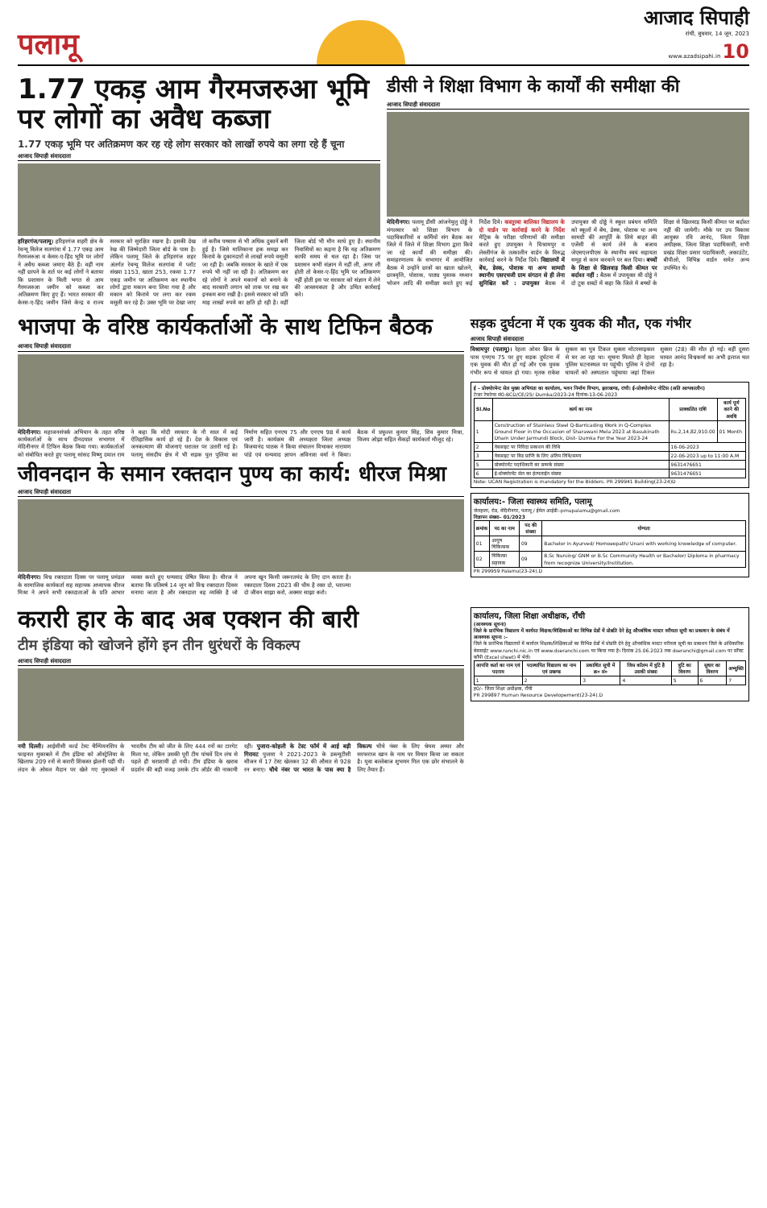पलामू
आजाद सिपाही
रांची, बुधवार, 14 जून, 2023
www.azadsipahi.in 10
1.77 एकड़ आम गैरमजरुआ भूमि पर लोगों का अवैध कब्जा
1.77 एकड़ भूमि पर अतिक्रमण कर रह रहे लोग सरकार को लाखों रुपये का लगा रहे हैं चूना
आजाद सिपाही संवाददाता
हरिहरगंज/पलामू। हरिहरगंज शहरी क्षेत्र के रेवन्यू विलेज सतगांवा में 1.77 एकड़ आम गैरमजरुआ व केसर-ए-हिंद भूमि पर लोगों ने अवैध कब्जा जमाए बैठे हैं। वहीं नाम नहीं छापने के शर्त पर कई लोगों ने बताया कि प्रशासन के मिली भगत से आम गैरमजरुआ जमीन को कब्जा कर अतिक्रमण किए हुए हैं। भारत सरकार की केसर-ए-हिंद जमीन जिसे केन्द्र व राज्य सरकार को सुरक्षित रखना है। इसकी देख रेख की जिम्मेदारी जिला बोर्ड के पास है। लेकिन पलामू जिले के हरिहरगंज शहर अंतर्गत रेवन्यू विलेज सतगांवा में प्लॉट संख्या 1153, खाता 253, रकवा 1.77 एकड़ जमीन पर अतिक्रमण कर स्थानीय लोगों द्वारा मकान बना लिया गया है और मकान को किराये पर लगा कर रकम वसूली कर रहे हैं। उक्त भूमि पर देखा जाए तो करीब पच्चास से भी अधिक दुकानें बनी हुई है। जिसे मालिकाना हक समझ कर किराये के दुकानदारों से लाखों रुपये वसूली जा रही है। जबकि सरकार के खाते में एक रुपये भी नहीं जा रही है। अतिक्रमण कर रहे लोगों ने अपने मकानों को बनाने के बाद सरकारी लगान को ताक पर रख कर इनकम बना रखी है। इससे सरकार को प्रति माह लाखों रुपये का क्षति हो रही है। वहीं जिला बोर्ड भी मौन साधे हुए है। स्थानीय निवासियों का कहना है कि यह अतिक्रमण काफी समय से चल रहा है। जिस पर प्रशासन कभी संज्ञान में नहीं ली, अगर ली होती तो केसर-ए-हिंद भूमि पर अतिक्रमण नहीं होती इस पर सरकार को संज्ञान में लेने की आवश्यकता है और उचित कार्रवाई करे।
डीसी ने शिक्षा विभाग के कार्यों की समीक्षा की
आजाद सिपाही संवाददाता
मेदिनीनगर। पलामू डीसी आंजनेयुलु दोड्डे ने मंगलवार को शिक्षा विभाग के पदाधिकारियों व कर्मियों संग बैठक कर जिले में जिले में शिक्षा विभाग द्वारा किये जा रहे कार्यों की समीक्षा की। समाहरणालय के सभागार में आयोजित बैठक में उन्होंने छात्रों का खाता खोलने, छात्रवृत्ति, पोशाक, पाठ्य पुस्तक मध्यान भोजन आदि की समीक्षा करते हुए कई निर्देश दिये। कस्तूरबा बालिका विद्यालय के दो वार्डन पर कार्रवाई करने के निर्देश मैट्रिक के परीक्षा परिणामों की समीक्षा करते हुए उपायुक्त ने विश्रामपुर व लेस्लीगंज के तत्कालीन वार्डन के विरुद्ध कार्रवाई करने के निर्देश दिये। विद्यालयों में बेंच, डेस्क, पोशाक या अन्य सामग्री स्थानीय एसएचजी ग्राम संगठन से ही लेना सुनिश्चित करें : उपायुक्त बैठक में उपायुक्त श्री दोड्डे ने स्कूल प्रबंधन समिति को स्कूलों में बेंच, डेस्क, पोशाक या अन्य सामग्री की आपूर्ति के लिये बाहर की एजेंसी से कार्य लेने के बजाय जेएसएलपीएस के स्थानीय स्वयं सहायता समूह से काम करवाने पर बल दिया। बच्चों के शिक्षा से खिलवाड़ किसी कीमत पर बर्दाश्त नहीं : बैठक में उपायुक्त श्री दोड्डे ने दो टूक शब्दों में कहा कि जिले में बच्चों के शिक्षा से खिलवाड़ किसी कीमत पर बर्दाश्त नहीं की जायेगी। मौके पर उप विकास आयुक्त रवि आनंद, जिला शिक्षा अधीक्षक, जिला शिक्षा पदाधिकारी, सभी प्रखंड शिक्षा प्रसार पदाधिकारी, अकाउंटेंट, बीपीओ, विभिन्न वार्डन समेत अन्य उपस्थित थे।
भाजपा के वरिष्ठ कार्यकर्ताओं के साथ टिफिन बैठक
आजाद सिपाही संवाददाता
मेदिनीनगर। महाजनसंपर्क अभियान के तहत वरिष्ठ कार्यकर्ताओं के साथ दीनदयाल सभागार में मेदिनीनगर में टिफिन बैठक किया गया। कार्यकर्ताओं को संबोधित करते हुए पलामू सांसद विष्णु दयाल राम ने कहा कि मोदी सरकार के नौ साल में कई ऐतिहासिक कार्य हो रहे हैं। देश के विकास एवं जनकल्याण की योजनाएं धरातल पर उतारी गई है। पलामू संसदीय क्षेत्र में भी सड़क पुल पुलिया का निर्माण सहित एनएच 75 और एनएच 98 में कार्य जारी है। कार्यक्रम की अध्यक्षता जिला अध्यक्ष विजयानंद पाठक ने किया संचालन विभाकर नारायण पांडे एवं धन्यवाद ज्ञापन अविनाश वर्मा ने किया। बैठक में प्रफुल्ल कुमार सिंह, शिव कुमार मिश्रा, विजय ओझा सहित सैकड़ों कार्यकर्ता मौजूद रहे।
जीवनदान के समान रक्तदान पुण्य का कार्य: धीरज मिश्रा
आजाद सिपाही संवाददाता
मेदिनीनगर। विश्व रक्तदाता दिवस पर पलामू प्रमंडल के सामाजिक कार्यकर्ता सह सहायक अध्यापक धीरज मिश्रा ने अपने सभी रक्तदाताओं के प्रति आभार व्यक्त करते हुए धन्यवाद प्रेषित किया है। धीरज ने बताया कि प्रतिवर्ष 14 जून को विश्व रक्तदाता दिवस मनाया जाता है और रक्तदाता वह व्यक्ति है जो अपना खून किसी जरूरतमंद के लिए दान करता है। रक्तदाता दिवस 2023 की थीम है रक्त दो, प्लाज्मा दो जीवन साझा करो, अक्सर साझा करो।
सड़क दुर्घटना में एक युवक की मौत, एक गंभीर
आजाद सिपाही संवाददाता
विश्रामपुर (पलामू)। रेहला ओवर ब्रिज के पास एनएच 75 पर हुए सड़क दुर्घटना में एक युवक की मौत हो गई और एक युवक गंभीर रूप से घायल हो गया। मृतक राकेश शुक्ला का पुत्र टिंकल शुक्ला मोटरसाइकल से घर आ रहा था। सूचना मिलते ही रेहला पुलिस घटनास्थल पर पहुंची। पुलिस ने दोनों घायलों को अस्पताल पहुंचाया जहां टिंकल शुक्ला (28) की मौत हो गई। वहीं दूसरा घायल आनंद विश्वकर्मा का अभी इलाज चल रहा है।
ई – प्रोक्योरमेन्ट सेल मुख्य अभियंता का कार्यालय, भवन निर्माण विभाग, झारखण्ड, रांची। ई-प्रोक्योरमेन्ट नोटिस (अति अल्पकालीन)
टेन्डर रेफरेन्स सं0-BCD/CE/25/ Dumka/2023-24 दिनांक-13-06-2023
| Sl.No | कार्य का नाम | प्राक्कलित राशि | कार्य पूर्ण करने की अवधि |
| --- | --- | --- | --- |
| 1 | Construction of Stainless Steel Q-Barricading Work in Q-Complex Ground Floor in the Occasion of Sharawani Mela 2023 at Basukinath Dham Under Jarmundi Block, Dist- Dumka For the Year 2023-24 | Rs.2,14,82,910.00 | 01 Month |
| 2 | वेबसाइट पर निविदा प्रकाशन की तिथि | 16-06-2023 | |
| 3 | वेबसाइट पर बिड प्राप्ति के लिए अंतिम तिथि/समय | 22-06-2023 up to 11:00 A.M | |
| 5 | प्रोक्योरमेंट पदाधिकारी का सम्पर्क संख्या | 9631476651 | |
| 6 | ई-प्रोक्योरमेंट सेल का हेल्पलाईन संख्या | 9631476651 | |
Note: UCAN Registration is mandatory for the Bidders. PR 299941 Building(23-24)D
कार्यालय:- जिला स्वास्थ्य समिति, पलामू
जेलहाता, रोड, मेदिनीनगर, पलामू / ईमेल आईडी:-pmupalamu@gmail.com
विज्ञापन संख्या– 01/2023
| क्रमांक | पद का नाम | पद की संख्या | योग्यता |
| --- | --- | --- | --- |
| 01 | आयुष चिकित्सक | 09 | Bachelor in Ayurved/ Homoeopath/ Unani with working knowledge of computer. |
| 02 | चिकित्सा सहायक | 09 | B.Sc Nursing/ GNM or B.Sc Community Health or Bachelor/ Diploma in pharmacy from recognize University/Institution. |
PR 299959 Palamu(23-24).D
करारी हार के बाद अब एक्शन की बारी
टीम इंडिया को खोजने होंगे इन तीन धुरंधरों के विकल्प
आजाद सिपाही संवाददाता
नयी दिल्ली। आईसीसी वर्ल्ड टेस्ट चैम्पियनशिप के फाइनल मुकाबले में टीम इंडिया को ऑस्ट्रेलिया के खिलाफ 209 रनों से करारी शिकस्त झेलनी पड़ी थी। लंदन के ओवल मैदान पर खेले गए मुकाबले में भारतीय टीम को जीत के लिए 444 रनों का टारगेट मिला था, लेकिन उसकी पूरी टीम पांचवें दिन लंच से पहले ही धराशायी हो गयी। टीम इंडिया के खराब प्रदर्शन की बड़ी वजह उसके टॉप ऑर्डर की नाकामी रही। पुजारा-कोहली के टेस्ट फॉर्म में आई बड़ी गिरावट पुजारा ने 2021-2023 के डब्ल्यूटीसी सीजन में 17 टेस्ट खेलकर 32 की औसत से 928 रन बनाए। चौथे नंबर पर भारत के पास क्या है विकल्प चौथे नंबर के लिए श्रेयस अय्यर और सरफराज खान के नाम पर विचार किया जा सकता है। युवा बल्लेबाज शुभमन गिल एक छोर संभालने के लिए तैयार हैं।
कार्यालय, जिला शिक्षा अधीक्षक, राँची
(आवश्यक सूचना)
जिले के प्रारंभिक विद्यालय में कार्यरत शिक्षक/शिक्षिकाओं का विभिन्न ग्रेडों में प्रोन्नति देने हेतु औपबंधिक मास्टर वरीयता सूची का प्रकाशन के संबंध में आवश्यक सूचना :–
जिले के प्रारंभिक विद्यालयों में कार्यरत शिक्षक/शिक्षिकाओं का विभिन्न ग्रेडों में प्रोन्नति देने हेतु औपबंधिक मास्टर वरीयता सूची का प्रकाशन जिले के अधिकारिक बेबसाईट www.ranchi.nic.in एवं www.dseranchi.com पर किया गया है। दिनांक 25.06.2023 तक dseranchi@gmail.com पर सॉफ्ट कॉपी (Excel sheet) में भेजें।
| आपत्ति कर्ता का नाम एवं पदनाम | पदस्थापित विद्यालय का नाम एवं प्रखण्ड | प्रकाशित सूची में क्र० सं० | जिस कॉलम में त्रुटि है उसकी संख्या | त्रुटि का विवरण | सुधार का विवरण | अभ्युक्ति |
| --- | --- | --- | --- | --- | --- | --- |
| 1 | 2 | 3 | 4 | 5 | 6 | 7 |
ह0/– जिला शिक्षा अधीक्षक, राँची
PR 299897 Human Resource Developement(23-24).D